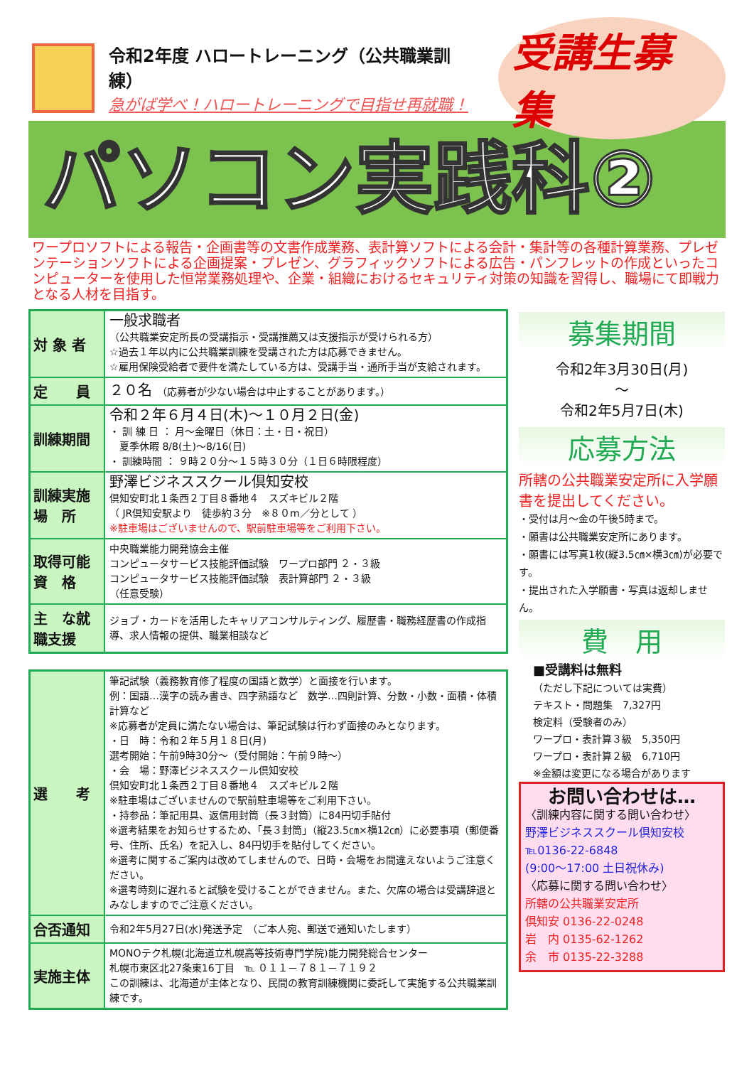令和2年度 ハロートレーニング（公共職業訓練）
急がば学べ！ハロートレーニングで目指せ再就職！
受講生募集
パソコン実践科②
ワープロソフトによる報告・企画書等の文書作成業務、表計算ソフトによる会計・集計等の各種計算業務、プレゼンテーションソフトによる企画提案・プレゼン、グラフィックソフトによる広告・パンフレットの作成といったコンピューターを使用した恒常業務処理や、企業・組織におけるセキュリティ対策の知識を習得し、職場にて即戦力となる人材を目指す。
| 対 象 者 | 一般求職者 （公共職業安定所長の受講指示・受講推薦又は支援指示が受けられる方） ☆過去１年以内に公共職業訓練を受講された方は応募できません。 ☆雇用保険受給者で要件を満たしている方は、受講手当・通所手当が支給されます。 |
| 定 員 | ２０名 （応募者が少ない場合は中止することがあります。） |
| 訓練期間 | 令和２年６月４日(木)～１０月２日(金) ・ 訓 練 日 ： 月～金曜日（休日：土・日・祝日） 夏季休暇 8/8(土)～8/16(日) ・ 訓練時間 ： ９時２０分～１５時３０分（１日６時限程度） |
| 訓練実施場 所 | 野澤ビジネススクール倶知安校 倶知安町北１条西２丁目８番地４ スズキビル２階 （ JR倶知安駅より 徒歩約３分 ※８０m／分として ） ※駐車場はございませんので、駅前駐車場等をご利用下さい。 |
| 取得可能資 格 | 中央職業能力開発協会主催 コンピュータサービス技能評価試験 ワープロ部門 ２・３級 コンピュータサービス技能評価試験 表計算部門 ２・３級 （任意受験） |
| 主 な就職支援 | ジョブ・カードを活用したキャリアコンサルティング、履歴書・職務経歴書の作成指導、求人情報の提供、職業相談など |
| 選 考 | 筆記試験（義務教育修了程度の国語と数学）と面接を行います。 例：国語…漢字の読み書き、四字熟語など 数学…四則計算、分数・小数・面積・体積計算など ※応募者が定員に満たない場合は、筆記試験は行わず面接のみとなります。 ・日 時：令和２年５月１８日(月) 選考開始：午前9時30分～（受付開始：午前９時～） ・会 場：野澤ビジネススクール倶知安校 倶知安町北１条西２丁目８番地４ スズキビル２階 ※駐車場はございませんので駅前駐車場等をご利用下さい。 ・持参品：筆記用具、返信用封筒（長３封筒）に84円切手貼付 ※選考結果をお知らせするため、「長３封筒」（縦23.5㎝×横12㎝）に必要事項（郵便番号、住所、氏名）を記入し、84円切手を貼付してください。 ※選考に関するご案内は改めてしませんので、日時・会場をお間違えないようご注意ください。 ※選考時刻に遅れると試験を受けることができません。また、欠席の場合は受講辞退とみなしますのでご注意ください。 |
| 合否通知 | 令和2年5月27日(水)発送予定 （ご本人宛、郵送で通知いたします） |
| 実施主体 | MONOテク札幌(北海道立札幌高等技術専門学院)能力開発総合センター 札幌市東区北27条東16丁目 ℡ ０１１－７８１－７１９２ この訓練は、北海道が主体となり、民間の教育訓練機関に委託して実施する公共職業訓練です。 |
募集期間
令和2年3月30日(月)
～
令和2年5月7日(木)
応募方法
所轄の公共職業安定所に入学願書を提出してください。
・受付は月～金の午後5時まで。
・願書は公共職業安定所にあります。
・願書には写真1枚(縦3.5㎝×横3㎝)が必要です。
・提出された入学願書・写真は返却しません。
費　用
■受講料は無料
（ただし下記については実費）
テキスト・問題集　7,327円
検定料（受験者のみ）
ワープロ・表計算３級　5,350円
ワープロ・表計算２級　6,710円
※金額は変更になる場合があります
お問い合わせは…
〈訓練内容に関する問い合わせ〉
野澤ビジネススクール倶知安校
℡0136-22-6848
(9:00～17:00 土日祝休み)
〈応募に関する問い合わせ〉
所轄の公共職業安定所
倶知安 0136-22-0248
岩　内 0135-62-1262
余　市 0135-22-3288